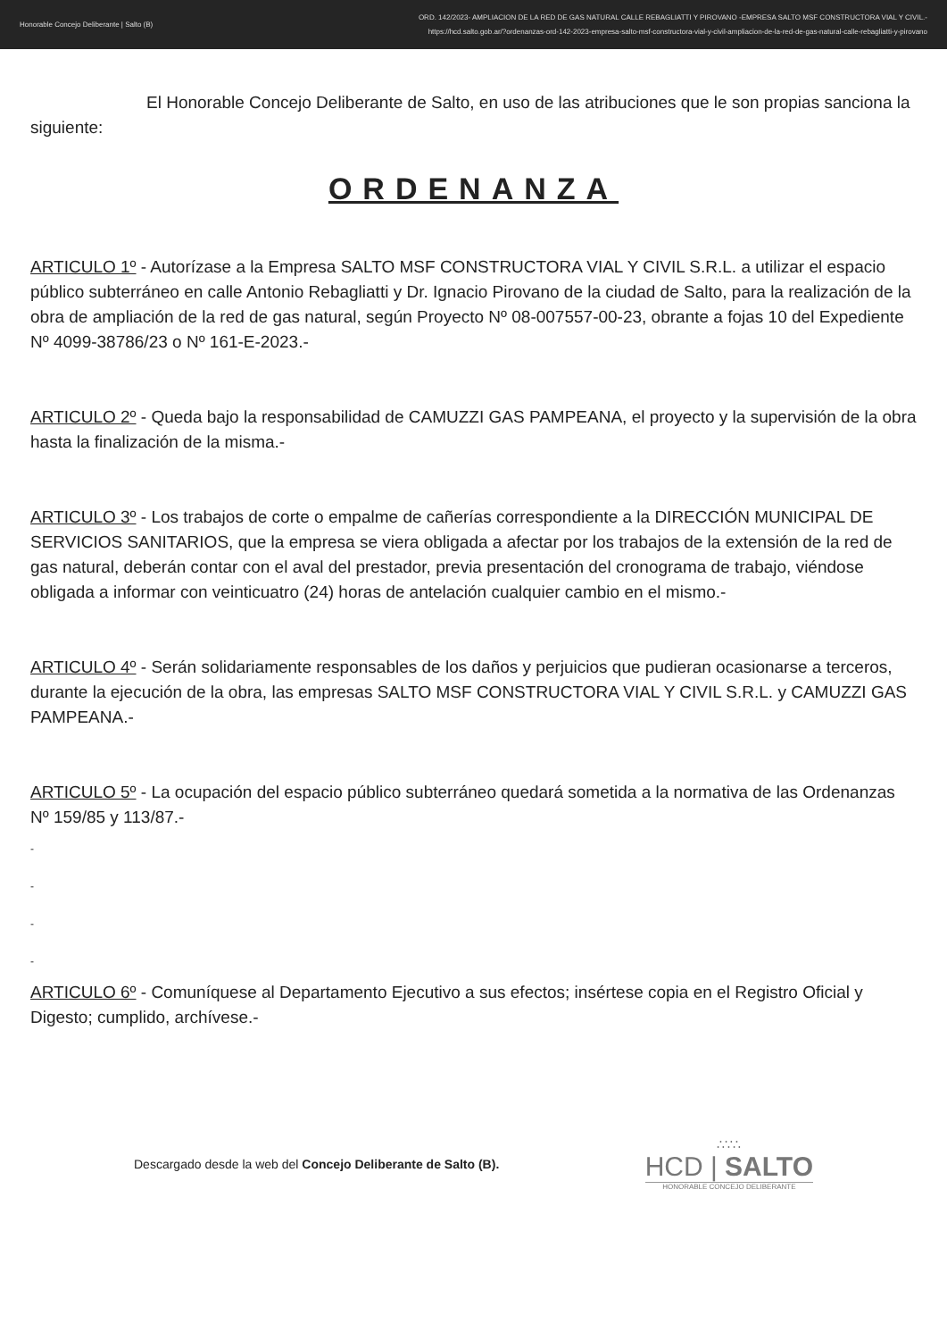Honorable Concejo Deliberante | Salto (B)
ORD. 142/2023- AMPLIACION DE LA RED DE GAS NATURAL CALLE REBAGLIATTI Y PIROVANO -EMPRESA SALTO MSF CONSTRUCTORA VIAL Y CIVIL.-
https://hcd.salto.gob.ar/?ordenanzas-ord-142-2023-empresa-salto-msf-constructora-vial-y-civil-ampliacion-de-la-red-de-gas-natural-calle-rebagliatti-y-pirovano
El Honorable Concejo Deliberante de Salto, en uso de las atribuciones que le son propias sanciona la siguiente:
ORDENANZA
ARTICULO 1º - Autorízase a la Empresa SALTO MSF CONSTRUCTORA VIAL Y CIVIL S.R.L. a utilizar el espacio público subterráneo en calle Antonio Rebagliatti y Dr. Ignacio Pirovano de la ciudad de Salto, para la realización de la obra de ampliación de la red de gas natural, según Proyecto Nº 08-007557-00-23, obrante a fojas 10 del Expediente Nº 4099-38786/23 o Nº 161-E-2023.-
ARTICULO 2º - Queda bajo la responsabilidad de CAMUZZI GAS PAMPEANA, el proyecto y la supervisión de la obra hasta la finalización de la misma.-
ARTICULO 3º - Los trabajos de corte o empalme de cañerías correspondiente a la DIRECCIÓN MUNICIPAL DE SERVICIOS SANITARIOS, que la empresa se viera obligada a afectar por los trabajos de la extensión de la red de gas natural, deberán contar con el aval del prestador, previa presentación del cronograma de trabajo, viéndose obligada a informar con veinticuatro (24) horas de antelación cualquier cambio en el mismo.-
ARTICULO 4º - Serán solidariamente responsables de los daños y perjuicios que pudieran ocasionarse a terceros, durante la ejecución de la obra, las empresas SALTO MSF CONSTRUCTORA VIAL Y CIVIL S.R.L. y CAMUZZI GAS PAMPEANA.-
ARTICULO 5º - La ocupación del espacio público subterráneo quedará sometida a la normativa de las Ordenanzas Nº 159/85 y 113/87.-
-
-
-
-
ARTICULO 6º - Comuníquese al Departamento Ejecutivo a sus efectos; insértese copia en el Registro Oficial y Digesto; cumplido, archívese.-
Descargado desde la web del Concejo Deliberante de Salto (B).
∴∵∴
HCD | SALTO
HONORABLE CONCEJO DELIBERANTE